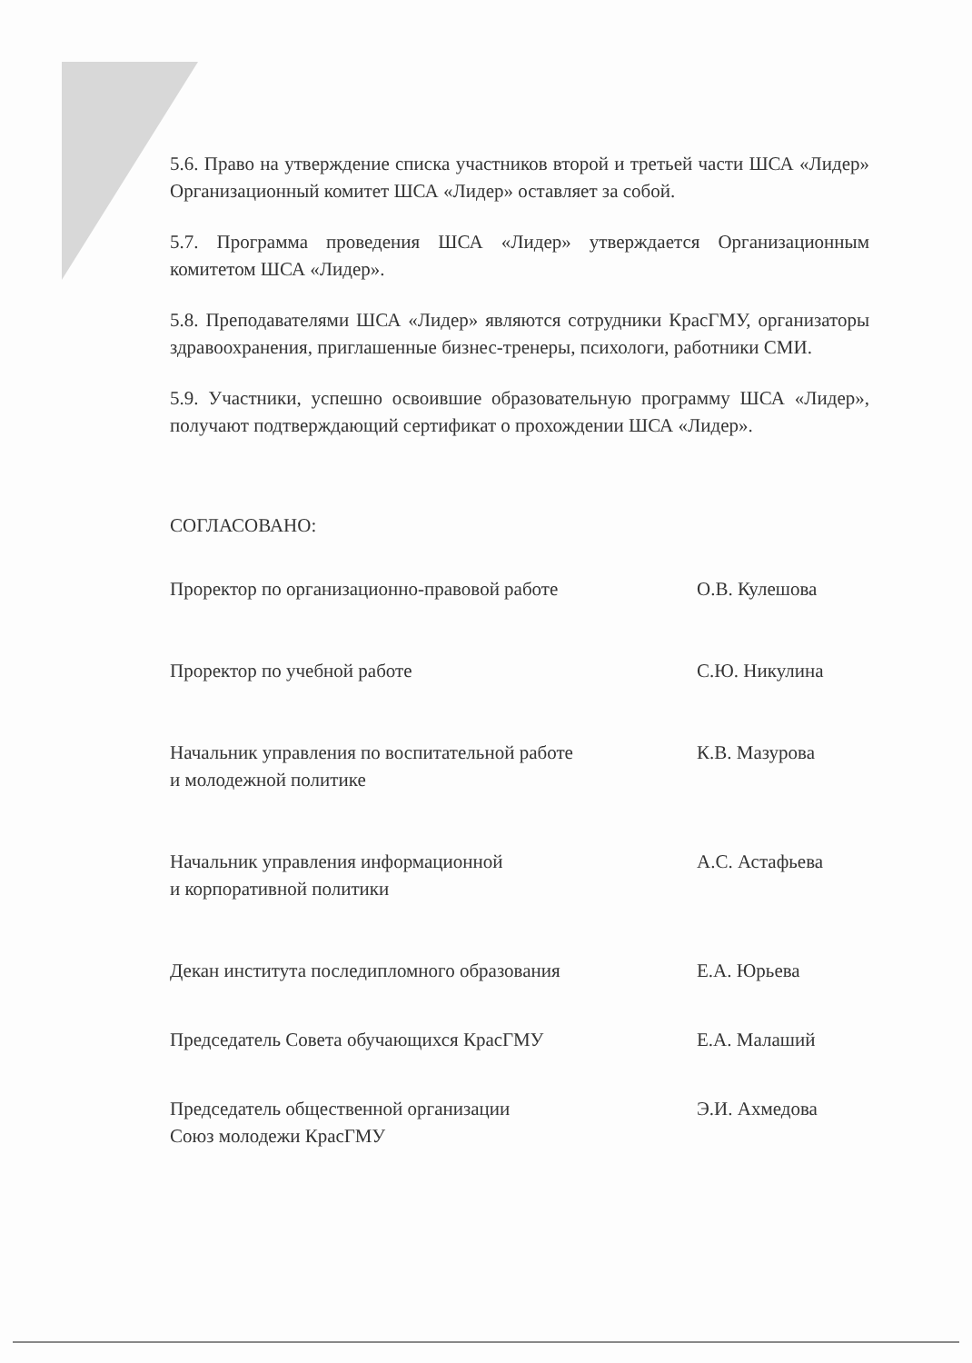5.6. Право на утверждение списка участников второй и третьей части ШСА «Лидер» Организационный комитет ШСА «Лидер» оставляет за собой.
5.7. Программа проведения ШСА «Лидер» утверждается Организационным комитетом ШСА «Лидер».
5.8. Преподавателями ШСА «Лидер» являются сотрудники КрасГМУ, организаторы здравоохранения, приглашенные бизнес-тренеры, психологи, работники СМИ.
5.9. Участники, успешно освоившие образовательную программу ШСА «Лидер», получают подтверждающий сертификат о прохождении ШСА «Лидер».
СОГЛАСОВАНО:
Проректор по организационно-правовой работе О.В. Кулешова
Проректор по учебной работе С.Ю. Никулина
Начальник управления по воспитательной работе
и молодежной политике
К.В. Мазурова
Начальник управления информационной
и корпоративной политики
А.С. Астафьева
Декан института последипломного образования Е.А. Юрьева
Председатель Совета обучающихся КрасГМУ Е.А. Малаший
Председатель общественной организации
Союз молодежи КрасГМУ
Э.И. Ахмедова